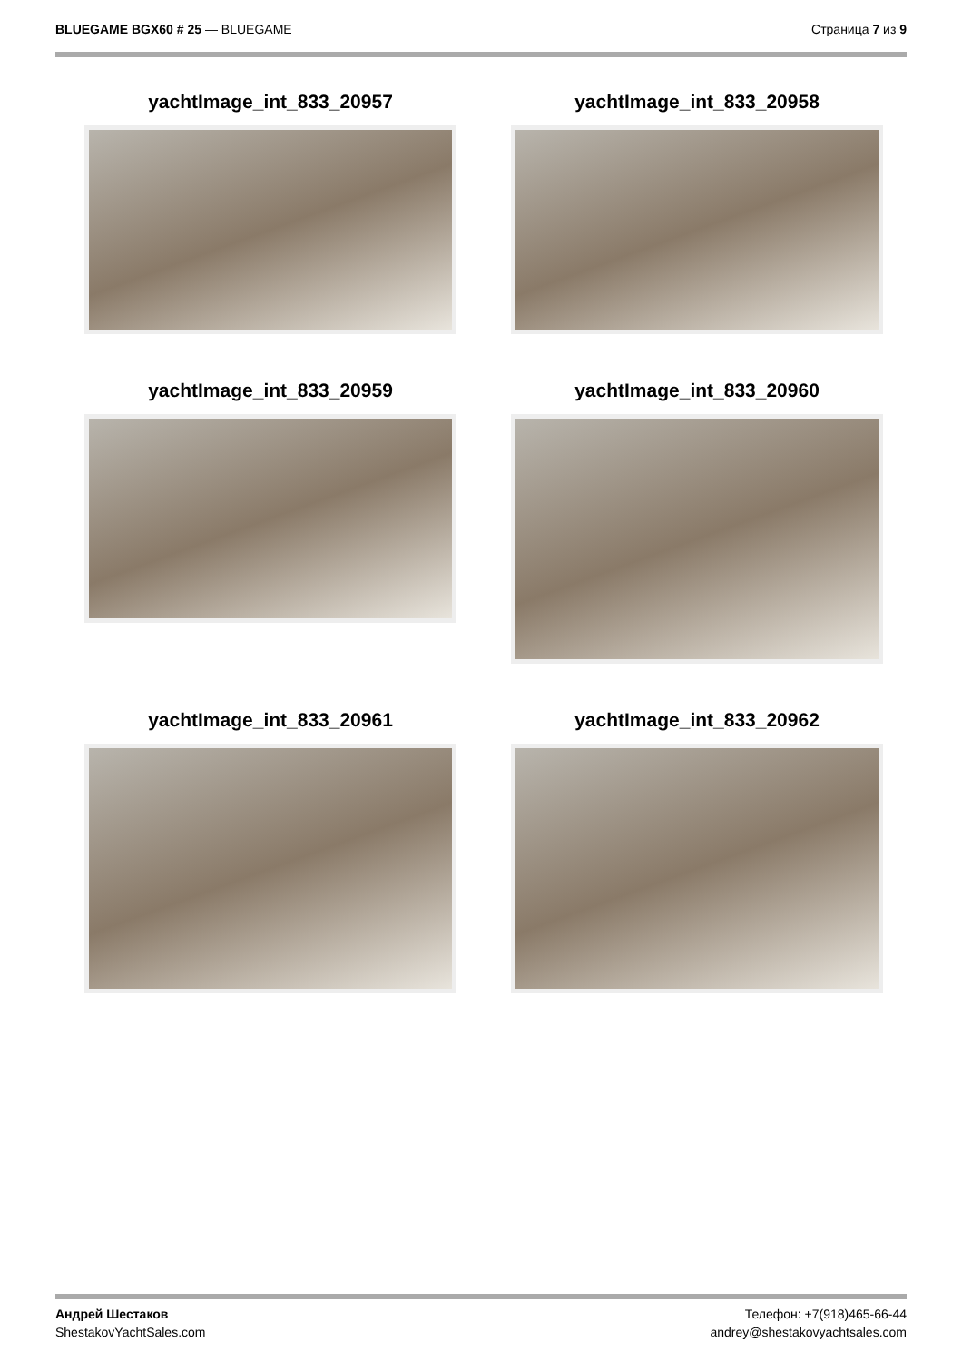BLUEGAME BGX60 # 25 — BLUEGAME Страница 7 из 9
yachtImage_int_833_20957
yachtImage_int_833_20958
yachtImage_int_833_20959
yachtImage_int_833_20960
yachtImage_int_833_20961
yachtImage_int_833_20962
Андрей Шестаков
ShestakovYachtSales.com
Телефон: +7(918)465-66-44
andrey@shestakovyachtsales.com